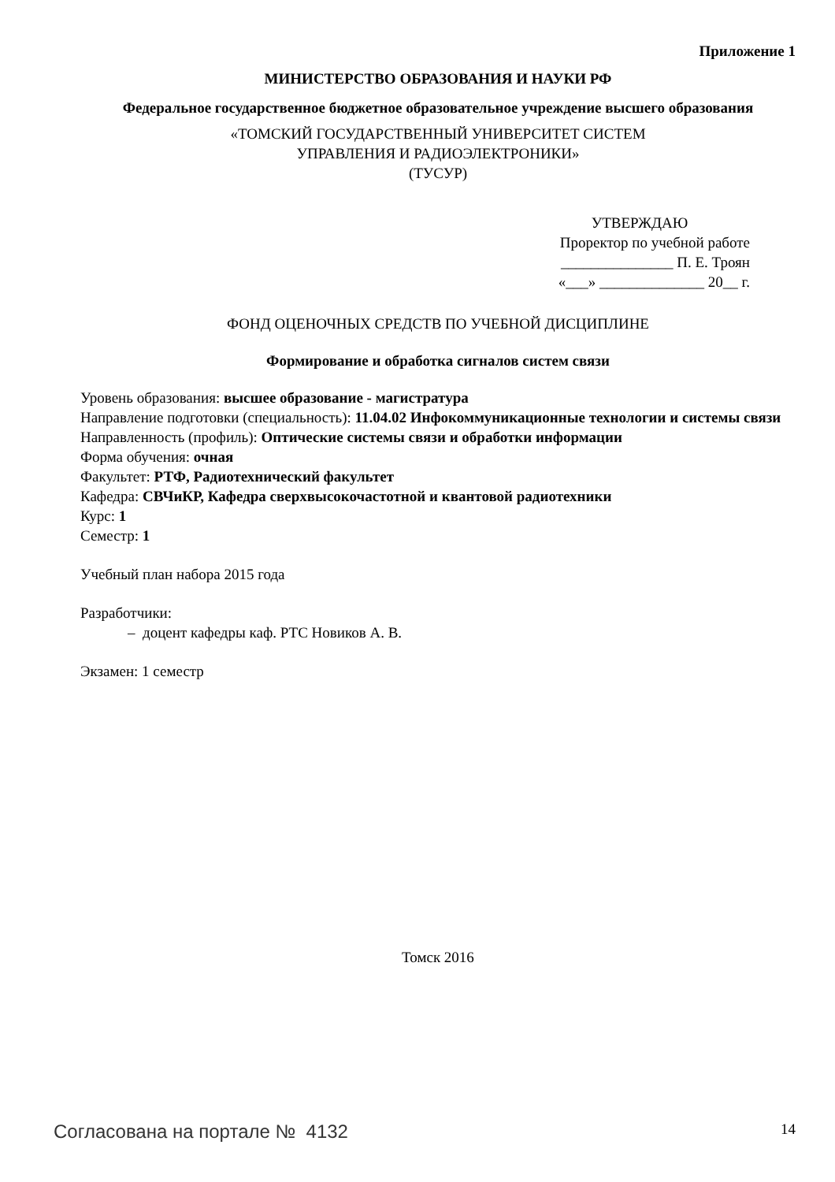Приложение 1
МИНИСТЕРСТВО ОБРАЗОВАНИЯ И НАУКИ РФ
Федеральное государственное бюджетное образовательное учреждение высшего образования
«ТОМСКИЙ ГОСУДАРСТВЕННЫЙ УНИВЕРСИТЕТ СИСТЕМ
УПРАВЛЕНИЯ И РАДИОЭЛЕКТРОНИКИ»
(ТУСУР)
УТВЕРЖДАЮ
Проректор по учебной работе
_______________ П. Е. Троян
«___» ______________ 20__ г.
ФОНД ОЦЕНОЧНЫХ СРЕДСТВ ПО УЧЕБНОЙ ДИСЦИПЛИНЕ
Формирование и обработка сигналов систем связи
Уровень образования: высшее образование - магистратура
Направление подготовки (специальность): 11.04.02 Инфокоммуникационные технологии и системы связи
Направленность (профиль): Оптические системы связи и обработки информации
Форма обучения: очная
Факультет: РТФ, Радиотехнический факультет
Кафедра: СВЧиКР, Кафедра сверхвысокочастотной и квантовой радиотехники
Курс: 1
Семестр: 1
Учебный план набора 2015 года
Разработчики:
– доцент кафедры каф. РТС Новиков А. В.
Экзамен: 1 семестр
Томск 2016
Согласована на портале № 4132 14